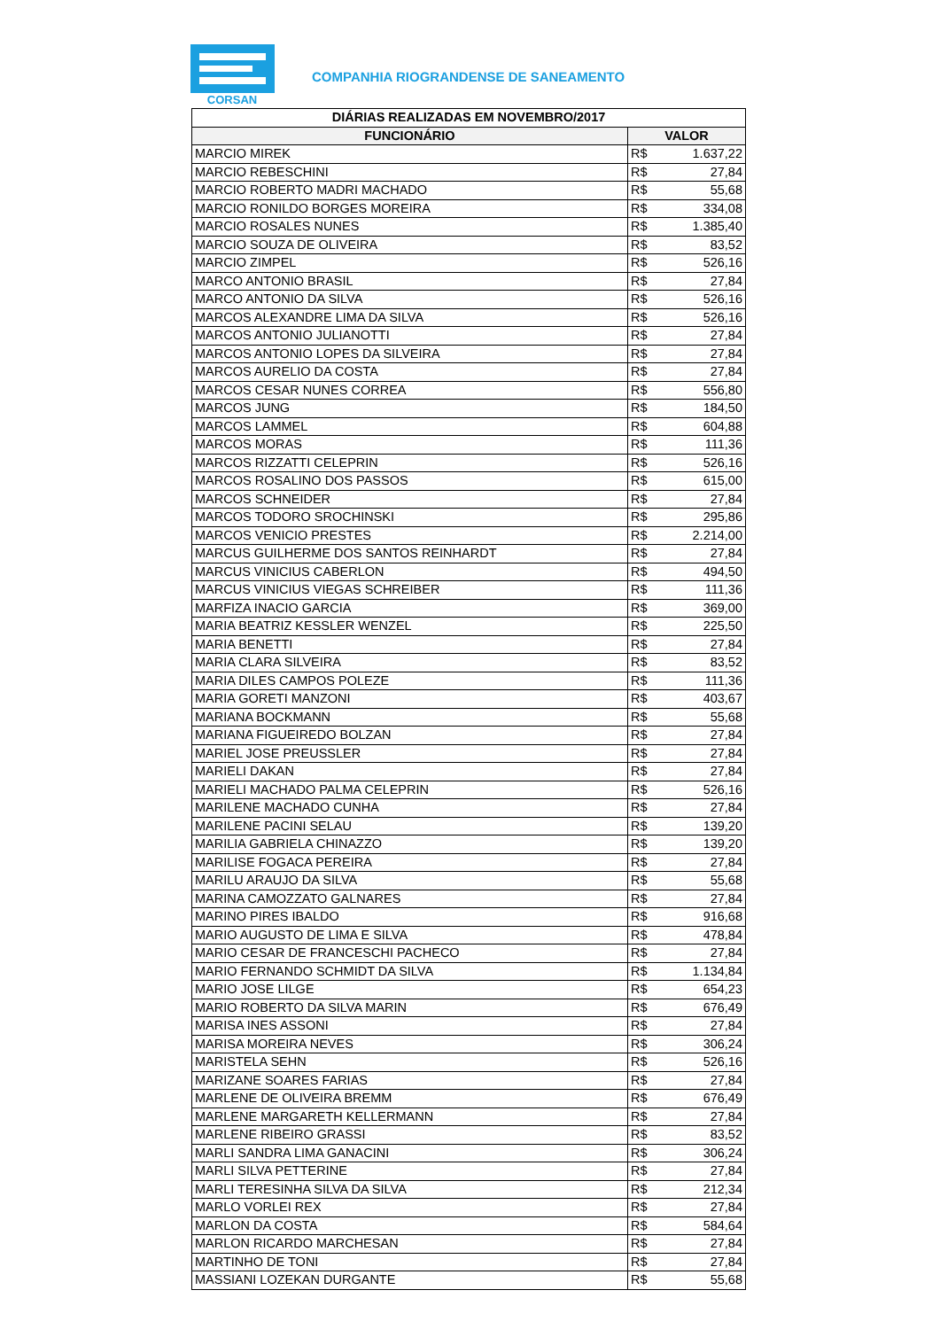CORSAN
COMPANHIA RIOGRANDENSE DE SANEAMENTO
| DIÁRIAS REALIZADAS EM NOVEMBRO/2017 | | |
| --- | --- | --- |
| FUNCIONÁRIO | VALOR | |
| MARCIO MIREK | R$ | 1.637,22 |
| MARCIO REBESCHINI | R$ | 27,84 |
| MARCIO ROBERTO MADRI MACHADO | R$ | 55,68 |
| MARCIO RONILDO BORGES MOREIRA | R$ | 334,08 |
| MARCIO ROSALES NUNES | R$ | 1.385,40 |
| MARCIO SOUZA DE OLIVEIRA | R$ | 83,52 |
| MARCIO ZIMPEL | R$ | 526,16 |
| MARCO ANTONIO BRASIL | R$ | 27,84 |
| MARCO ANTONIO DA SILVA | R$ | 526,16 |
| MARCOS ALEXANDRE LIMA DA SILVA | R$ | 526,16 |
| MARCOS ANTONIO JULIANOTTI | R$ | 27,84 |
| MARCOS ANTONIO LOPES DA SILVEIRA | R$ | 27,84 |
| MARCOS AURELIO DA COSTA | R$ | 27,84 |
| MARCOS CESAR NUNES CORREA | R$ | 556,80 |
| MARCOS JUNG | R$ | 184,50 |
| MARCOS LAMMEL | R$ | 604,88 |
| MARCOS MORAS | R$ | 111,36 |
| MARCOS RIZZATTI CELEPRIN | R$ | 526,16 |
| MARCOS ROSALINO DOS PASSOS | R$ | 615,00 |
| MARCOS SCHNEIDER | R$ | 27,84 |
| MARCOS TODORO SROCHINSKI | R$ | 295,86 |
| MARCOS VENICIO PRESTES | R$ | 2.214,00 |
| MARCUS GUILHERME DOS SANTOS REINHARDT | R$ | 27,84 |
| MARCUS VINICIUS CABERLON | R$ | 494,50 |
| MARCUS VINICIUS VIEGAS SCHREIBER | R$ | 111,36 |
| MARFIZA INACIO GARCIA | R$ | 369,00 |
| MARIA BEATRIZ KESSLER WENZEL | R$ | 225,50 |
| MARIA BENETTI | R$ | 27,84 |
| MARIA CLARA SILVEIRA | R$ | 83,52 |
| MARIA DILES CAMPOS POLEZE | R$ | 111,36 |
| MARIA GORETI MANZONI | R$ | 403,67 |
| MARIANA BOCKMANN | R$ | 55,68 |
| MARIANA FIGUEIREDO BOLZAN | R$ | 27,84 |
| MARIEL JOSE PREUSSLER | R$ | 27,84 |
| MARIELI DAKAN | R$ | 27,84 |
| MARIELI MACHADO PALMA CELEPRIN | R$ | 526,16 |
| MARILENE MACHADO CUNHA | R$ | 27,84 |
| MARILENE PACINI SELAU | R$ | 139,20 |
| MARILIA GABRIELA CHINAZZO | R$ | 139,20 |
| MARILISE FOGACA PEREIRA | R$ | 27,84 |
| MARILU ARAUJO DA SILVA | R$ | 55,68 |
| MARINA CAMOZZATO GALNARES | R$ | 27,84 |
| MARINO PIRES IBALDO | R$ | 916,68 |
| MARIO AUGUSTO DE LIMA E SILVA | R$ | 478,84 |
| MARIO CESAR DE FRANCESCHI PACHECO | R$ | 27,84 |
| MARIO FERNANDO SCHMIDT DA SILVA | R$ | 1.134,84 |
| MARIO JOSE LILGE | R$ | 654,23 |
| MARIO ROBERTO DA SILVA MARIN | R$ | 676,49 |
| MARISA INES ASSONI | R$ | 27,84 |
| MARISA MOREIRA NEVES | R$ | 306,24 |
| MARISTELA SEHN | R$ | 526,16 |
| MARIZANE SOARES FARIAS | R$ | 27,84 |
| MARLENE DE OLIVEIRA BREMM | R$ | 676,49 |
| MARLENE MARGARETH KELLERMANN | R$ | 27,84 |
| MARLENE RIBEIRO GRASSI | R$ | 83,52 |
| MARLI SANDRA LIMA GANACINI | R$ | 306,24 |
| MARLI SILVA PETTERINE | R$ | 27,84 |
| MARLI TERESINHA SILVA DA SILVA | R$ | 212,34 |
| MARLO VORLEI REX | R$ | 27,84 |
| MARLON DA COSTA | R$ | 584,64 |
| MARLON RICARDO MARCHESAN | R$ | 27,84 |
| MARTINHO DE TONI | R$ | 27,84 |
| MASSIANI LOZEKAN DURGANTE | R$ | 55,68 |